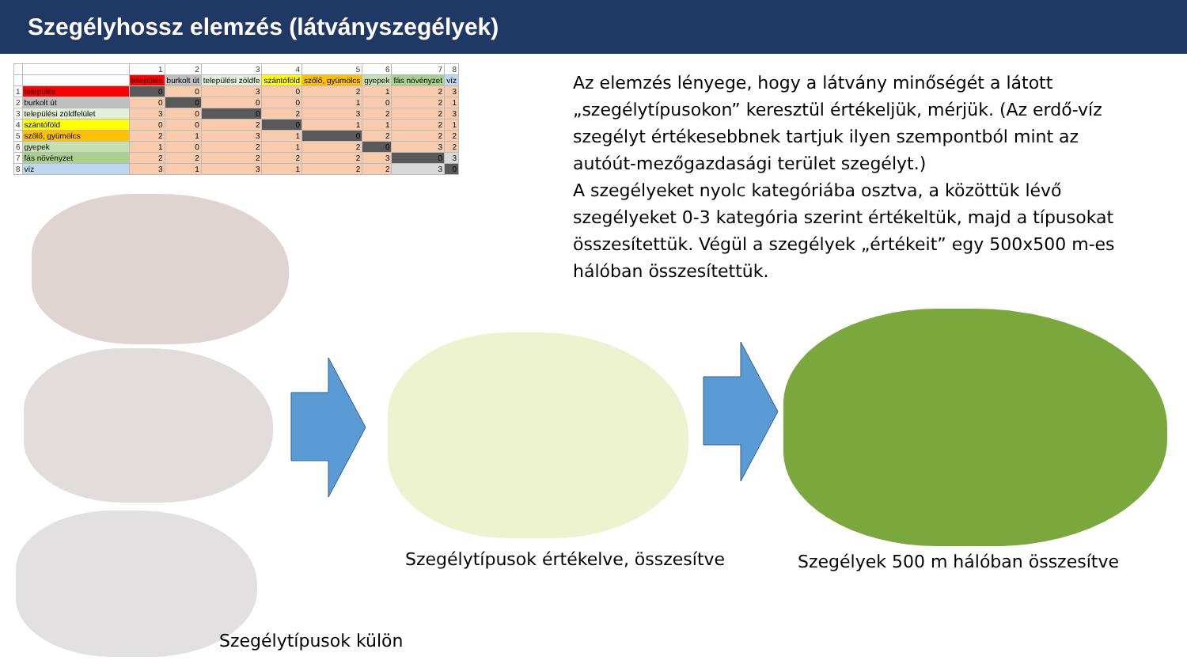Szegélyhossz elemzés (látványszegélyek)
| | | 1 | 2 | 3 | 4 | 5 | 6 | 7 | 8 |
| | | település | burkolt út | települési zöldfe | szántóföld | szőlő, gyümölcs | gyepek | fás növényzet | víz |
| 1 | település | 0 | 0 | 3 | 0 | 2 | 1 | 2 | 3 |
| 2 | burkolt út | 0 | 0 | 0 | 0 | 1 | 0 | 2 | 1 |
| 3 | települési zöldfelület | 3 | 0 | 0 | 2 | 3 | 2 | 2 | 3 |
| 4 | szántóföld | 0 | 0 | 2 | 0 | 1 | 1 | 2 | 1 |
| 5 | szőlő, gyümölcs | 2 | 1 | 3 | 1 | 0 | 2 | 2 | 2 |
| 6 | gyepek | 1 | 0 | 2 | 1 | 2 | 0 | 3 | 2 |
| 7 | fás növényzet | 2 | 2 | 2 | 2 | 2 | 3 | 0 | 3 |
| 8 | víz | 3 | 1 | 3 | 1 | 2 | 2 | 3 | 0 |
Az elemzés lényege, hogy a látvány minőségét a látott „szegélytípusokon” keresztül értékeljük, mérjük. (Az erdő-víz szegélyt értékesebbnek tartjuk ilyen szempontból mint az autóút-mezőgazdasági terület szegélyt.)
A szegélyeket nyolc kategóriába osztva, a közöttük lévő szegélyeket 0-3 kategória szerint értékeltük, majd a típusokat összesítettük. Végül a szegélyek „értékeit” egy 500x500 m-es hálóban összesítettük.
Szegélytípusok külön
Szegélytípusok értékelve, összesítve
Szegélyek 500 m hálóban összesítve